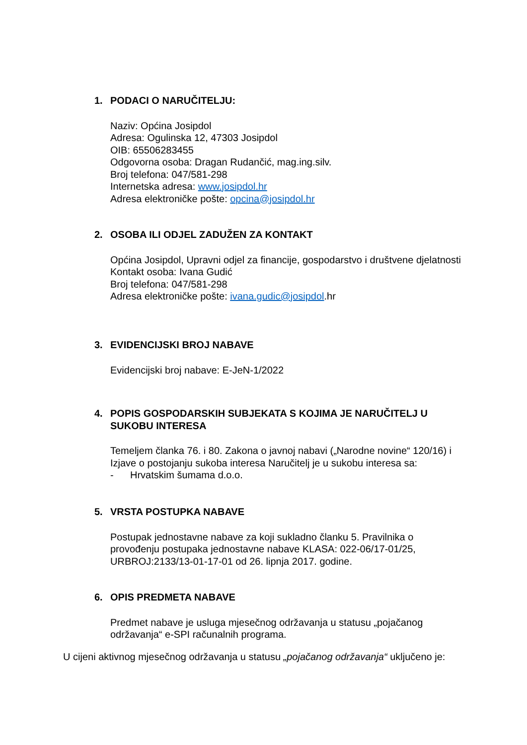1. PODACI O NARUČITELJU:
Naziv: Općina Josipdol
Adresa: Ogulinska 12, 47303 Josipdol
OIB: 65506283455
Odgovorna osoba: Dragan Rudančić, mag.ing.silv.
Broj telefona: 047/581-298
Internetska adresa: www.josipdol.hr
Adresa elektroničke pošte: opcina@josipdol.hr
2. OSOBA ILI ODJEL ZADUŽEN ZA KONTAKT
Općina Josipdol, Upravni odjel za financije, gospodarstvo i društvene djelatnosti
Kontakt osoba: Ivana Gudić
Broj telefona: 047/581-298
Adresa elektroničke pošte: ivana.gudic@josipdol.hr
3. EVIDENCIJSKI BROJ NABAVE
Evidencijski broj nabave: E-JeN-1/2022
4. POPIS GOSPODARSKIH SUBJEKATA S KOJIMA JE NARUČITELJ U SUKOBU INTERESA
Temeljem članka 76. i 80. Zakona o javnoj nabavi („Narodne novine“ 120/16) i Izjave o postojanju sukoba interesa Naručitelj je u sukobu interesa sa:
- Hrvatskim šumama d.o.o.
5. VRSTA POSTUPKA NABAVE
Postupak jednostavne nabave za koji sukladno članku 5. Pravilnika o provođenju postupaka jednostavne nabave KLASA: 022-06/17-01/25, URBROJ:2133/13-01-17-01 od 26. lipnja 2017. godine.
6. OPIS PREDMETA NABAVE
Predmet nabave je usluga mjesečnog održavanja u statusu „pojačanog održavanja“ e-SPI računalnih programa.
U cijeni aktivnog mjesečnog održavanja u statusu „pojačanog održavanja“ uključeno je: